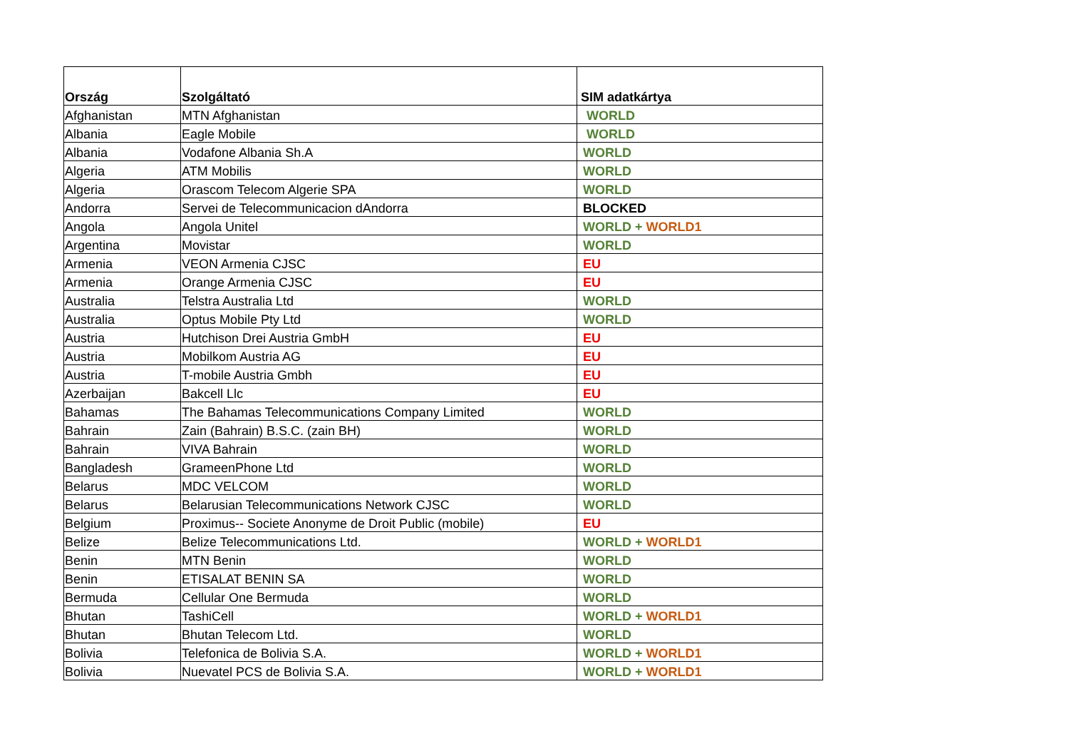| Ország | Szolgáltató | SIM adatkártya |
| --- | --- | --- |
| Afghanistan | MTN Afghanistan | WORLD |
| Albania | Eagle Mobile | WORLD |
| Albania | Vodafone Albania Sh.A | WORLD |
| Algeria | ATM Mobilis | WORLD |
| Algeria | Orascom Telecom Algerie SPA | WORLD |
| Andorra | Servei de Telecommunicacion dAndorra | BLOCKED |
| Angola | Angola Unitel | WORLD + WORLD1 |
| Argentina | Movistar | WORLD |
| Armenia | VEON Armenia CJSC | EU |
| Armenia | Orange Armenia CJSC | EU |
| Australia | Telstra Australia Ltd | WORLD |
| Australia | Optus Mobile Pty Ltd | WORLD |
| Austria | Hutchison Drei Austria GmbH | EU |
| Austria | Mobilkom Austria AG | EU |
| Austria | T-mobile Austria Gmbh | EU |
| Azerbaijan | Bakcell Llc | EU |
| Bahamas | The Bahamas Telecommunications Company Limited | WORLD |
| Bahrain | Zain (Bahrain) B.S.C. (zain BH) | WORLD |
| Bahrain | VIVA Bahrain | WORLD |
| Bangladesh | GrameenPhone Ltd | WORLD |
| Belarus | MDC VELCOM | WORLD |
| Belarus | Belarusian Telecommunications Network CJSC | WORLD |
| Belgium | Proximus-- Societe Anonyme de Droit Public (mobile) | EU |
| Belize | Belize Telecommunications Ltd. | WORLD + WORLD1 |
| Benin | MTN Benin | WORLD |
| Benin | ETISALAT BENIN SA | WORLD |
| Bermuda | Cellular One Bermuda | WORLD |
| Bhutan | TashiCell | WORLD + WORLD1 |
| Bhutan | Bhutan Telecom Ltd. | WORLD |
| Bolivia | Telefonica de Bolivia S.A. | WORLD + WORLD1 |
| Bolivia | Nuevatel PCS de Bolivia S.A. | WORLD + WORLD1 |